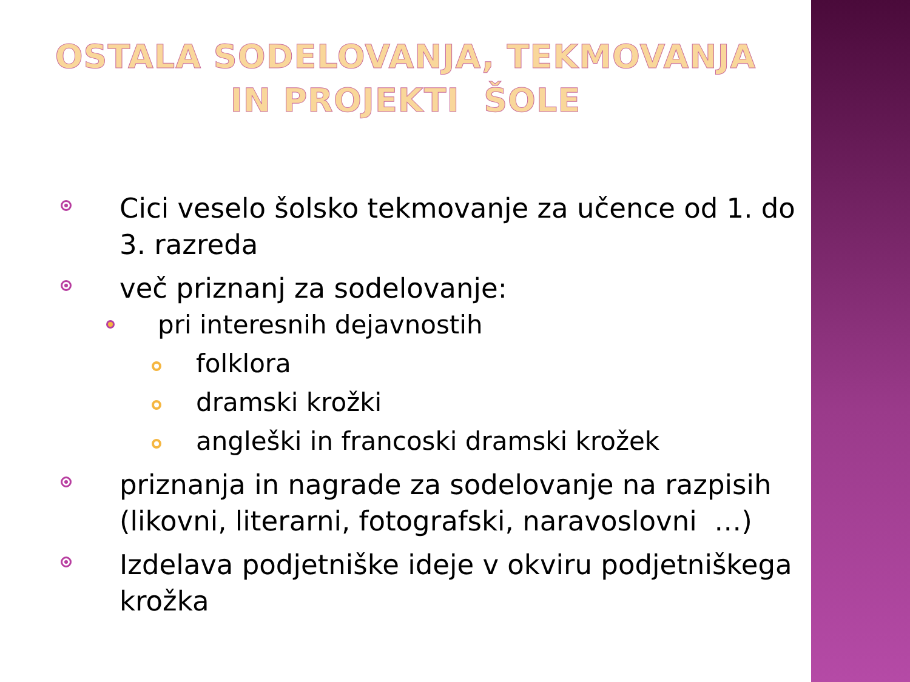OSTALA SODELOVANJA, TEKMOVANJA
IN PROJEKTI ŠOLE
Cici veselo šolsko tekmovanje za učence od 1. do 3. razreda
več priznanj za sodelovanje:
pri interesnih dejavnostih
folklora
dramski krožki
angleški in francoski dramski krožek
priznanja in nagrade za sodelovanje na razpisih (likovni, literarni, fotografski, naravoslovni …)
Izdelava podjetniške ideje v okviru podjetniškega krožka